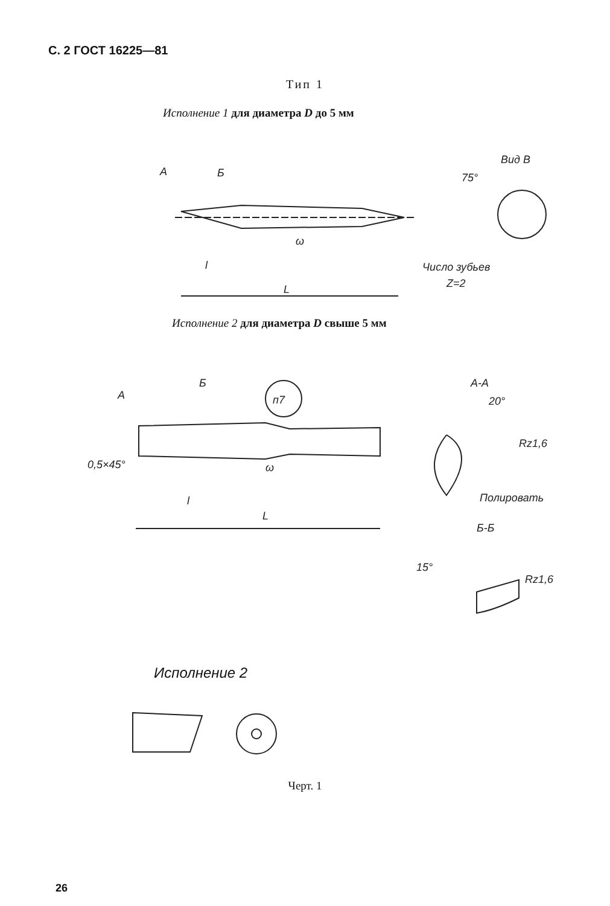С. 2 ГОСТ 16225—81
Тип 1
Исполнение 1 для диаметра D до 5 мм
A
Б
75°
Вид В
ω
l
L
Число зубьев
Z=2
Исполнение 2 для диаметра D свыше 5 мм
A
Б
п7
ω
0,5×45°
l
L
А-А
20°
Rz1,6
Полировать
Б-Б
15°
Rz1,6
Исполнение 2
Черт. 1
26